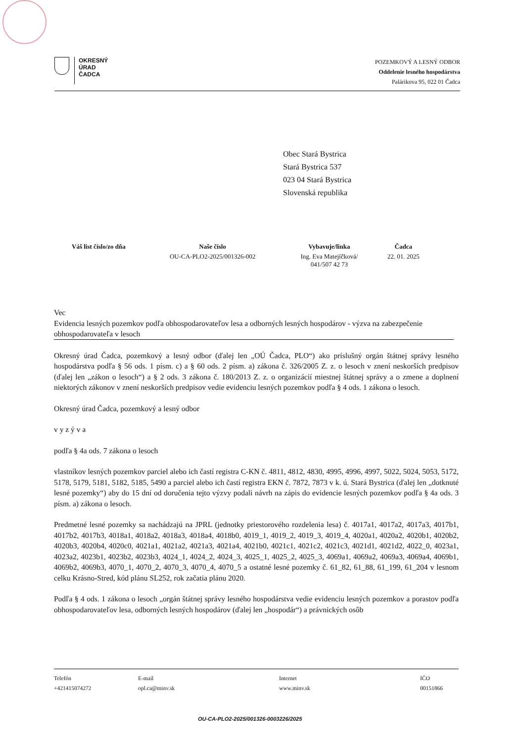OKRESNÝ
ÚRAD
ČADCA
POZEMKOVÝ A LESNÝ ODBOR
Oddelenie lesného hospodárstva
Palárikova 95, 022 01 Čadca
Obec Stará Bystrica
Stará Bystrica 537
023 04 Stará Bystrica
Slovenská republika
| Váš list číslo/zo dňa | Naše číslo | Vybavuje/linka | Čadca |
| --- | --- | --- | --- |
| | OU-CA-PLO2-2025/001326-002 | Ing. Eva Matejíčková/ 041/507 42 73 | 22. 01. 2025 |
Vec
Evidencia lesných pozemkov podľa obhospodarovateľov lesa a odborných lesných hospodárov - výzva na zabezpečenie obhospodarovateľa v lesoch
Okresný úrad Čadca, pozemkový a lesný odbor (ďalej len „OÚ Čadca, PLO“) ako príslušný orgán štátnej správy lesného hospodárstva podľa § 56 ods. 1 písm. c) a § 60 ods. 2 písm. a) zákona č. 326/2005 Z. z. o lesoch v znení neskorších predpisov (ďalej len „zákon o lesoch“) a § 2 ods. 3 zákona č. 180/2013 Z. z. o organizácií miestnej štátnej správy a o zmene a doplnení niektorých zákonov v znení neskorších predpisov vedie evidenciu lesných pozemkov podľa § 4 ods. 1 zákona o lesoch.
Okresný úrad Čadca, pozemkový a lesný odbor
v y z ý v a
podľa § 4a ods. 7 zákona o lesoch
vlastníkov lesných pozemkov parciel alebo ich častí registra C-KN č. 4811, 4812, 4830, 4995, 4996, 4997, 5022, 5024, 5053, 5172, 5178, 5179, 5181, 5182, 5185, 5490 a parciel alebo ich častí registra EKN č. 7872, 7873 v k. ú. Stará Bystrica (ďalej len „dotknuté lesné pozemky“) aby do 15 dní od doručenia tejto výzvy podali návrh na zápis do evidencie lesných pozemkov podľa § 4a ods. 3 písm. a) zákona o lesoch.
Predmetné lesné pozemky sa nachádzajú na JPRL (jednotky priestorového rozdelenia lesa) č. 4017a1, 4017a2, 4017a3, 4017b1, 4017b2, 4017b3, 4018a1, 4018a2, 4018a3, 4018a4, 4018b0, 4019_1, 4019_2, 4019_3, 4019_4, 4020a1, 4020a2, 4020b1, 4020b2, 4020b3, 4020b4, 4020c0, 4021a1, 4021a2, 4021a3, 4021a4, 4021b0, 4021c1, 4021c2, 4021c3, 4021d1, 4021d2, 4022_0, 4023a1, 4023a2, 4023b1, 4023b2, 4023b3, 4024_1, 4024_2, 4024_3, 4025_1, 4025_2, 4025_3, 4069a1, 4069a2, 4069a3, 4069a4, 4069b1, 4069b2, 4069b3, 4070_1, 4070_2, 4070_3, 4070_4, 4070_5 a ostatné lesné pozemky č. 61_82, 61_88, 61_199, 61_204 v lesnom celku Krásno-Stred, kód plánu SL252, rok začatia plánu 2020.
Podľa § 4 ods. 1 zákona o lesoch „orgán štátnej správy lesného hospodárstva vedie evidenciu lesných pozemkov a porastov podľa obhospodarovateľov lesa, odborných lesných hospodárov (ďalej len „hospodár“) a právnických osôb
Telefón
+421415074272
E-mail
opl.ca@minv.sk
Internet
www.minv.sk
IČO
00151866
OU-CA-PLO2-2025/001326-0003226/2025